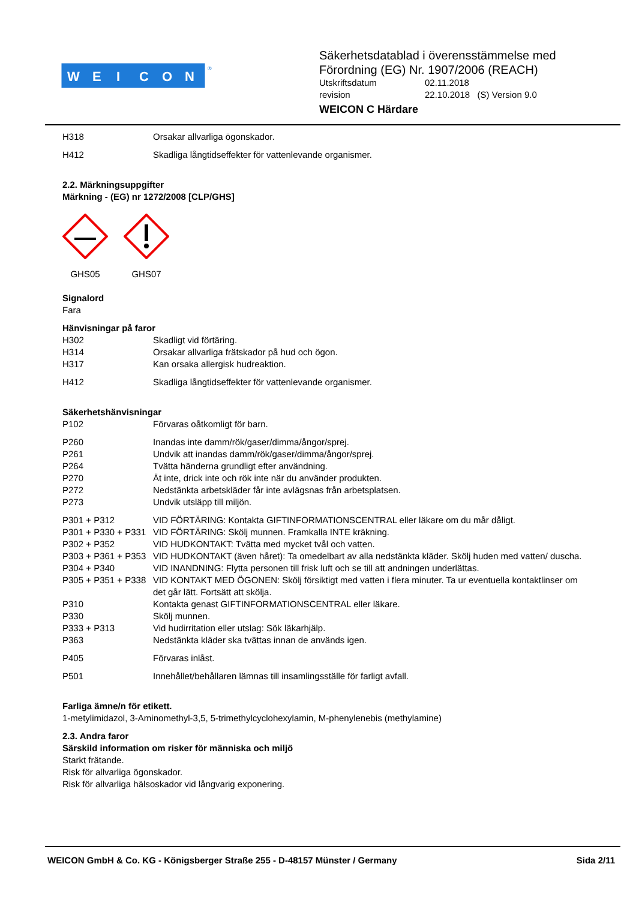W
E
I
C
O
N
®
Säkerhetsdatablad i överensstämmelse med
Förordning (EG) Nr. 1907/2006 (REACH)
| Utskriftsdatum | 02.11.2018 |
| revision | 22.10.2018 (S) Version 9.0 |
WEICON C Härdare
| H318 | Orsakar allvarliga ögonskador. |
| H412 | Skadliga långtidseffekter för vattenlevande organismer. |
2.2. Märkningsuppgifter
Märkning - (EG) nr 1272/2008 [CLP/GHS]
GHS05 GHS07
Signalord
Fara
Hänvisningar på faror
| H302 | Skadligt vid förtäring. |
| H314 | Orsakar allvarliga frätskador på hud och ögon. |
| H317 | Kan orsaka allergisk hudreaktion. |
| H412 | Skadliga långtidseffekter för vattenlevande organismer. |
Säkerhetshänvisningar
| P102 | Förvaras oåtkomligt för barn. |
| P260 | Inandas inte damm/rök/gaser/dimma/ångor/sprej. |
| P261 | Undvik att inandas damm/rök/gaser/dimma/ångor/sprej. |
| P264 | Tvätta händerna grundligt efter användning. |
| P270 | Ät inte, drick inte och rök inte när du använder produkten. |
| P272 | Nedstänkta arbetskläder får inte avlägsnas från arbetsplatsen. |
| P273 | Undvik utsläpp till miljön. |
| P301 + P312 | VID FÖRTÄRING: Kontakta GIFTINFORMATIONSCENTRAL eller läkare om du mår dåligt. |
| P301 + P330 + P331 | VID FÖRTÄRING: Skölj munnen. Framkalla INTE kräkning. |
| P302 + P352 | VID HUDKONTAKT: Tvätta med mycket tvål och vatten. |
| P303 + P361 + P353 | VID HUDKONTAKT (även håret): Ta omedelbart av alla nedstänkta kläder. Skölj huden med vatten/ duscha. |
| P304 + P340 | VID INANDNING: Flytta personen till frisk luft och se till att andningen underlättas. |
| P305 + P351 + P338 | VID KONTAKT MED ÖGONEN: Skölj försiktigt med vatten i flera minuter. Ta ur eventuella kontaktlinser om det går lätt. Fortsätt att skölja. |
| P310 | Kontakta genast GIFTINFORMATIONSCENTRAL eller läkare. |
| P330 | Skölj munnen. |
| P333 + P313 | Vid hudirritation eller utslag: Sök läkarhjälp. |
| P363 | Nedstänkta kläder ska tvättas innan de används igen. |
| P405 | Förvaras inlåst. |
| P501 | Innehållet/behållaren lämnas till insamlingsställe för farligt avfall. |
Farliga ämne/n för etikett.
1-metylimidazol, 3-Aminomethyl-3,5, 5-trimethylcyclohexylamin, M-phenylenebis (methylamine)
2.3. Andra faror
Särskild information om risker för människa och miljö
Starkt frätande.
Risk för allvarliga ögonskador.
Risk för allvarliga hälsoskador vid långvarig exponering.
WEICON GmbH & Co. KG - Königsberger Straße 255 - D-48157 Münster / Germany Sida 2/11